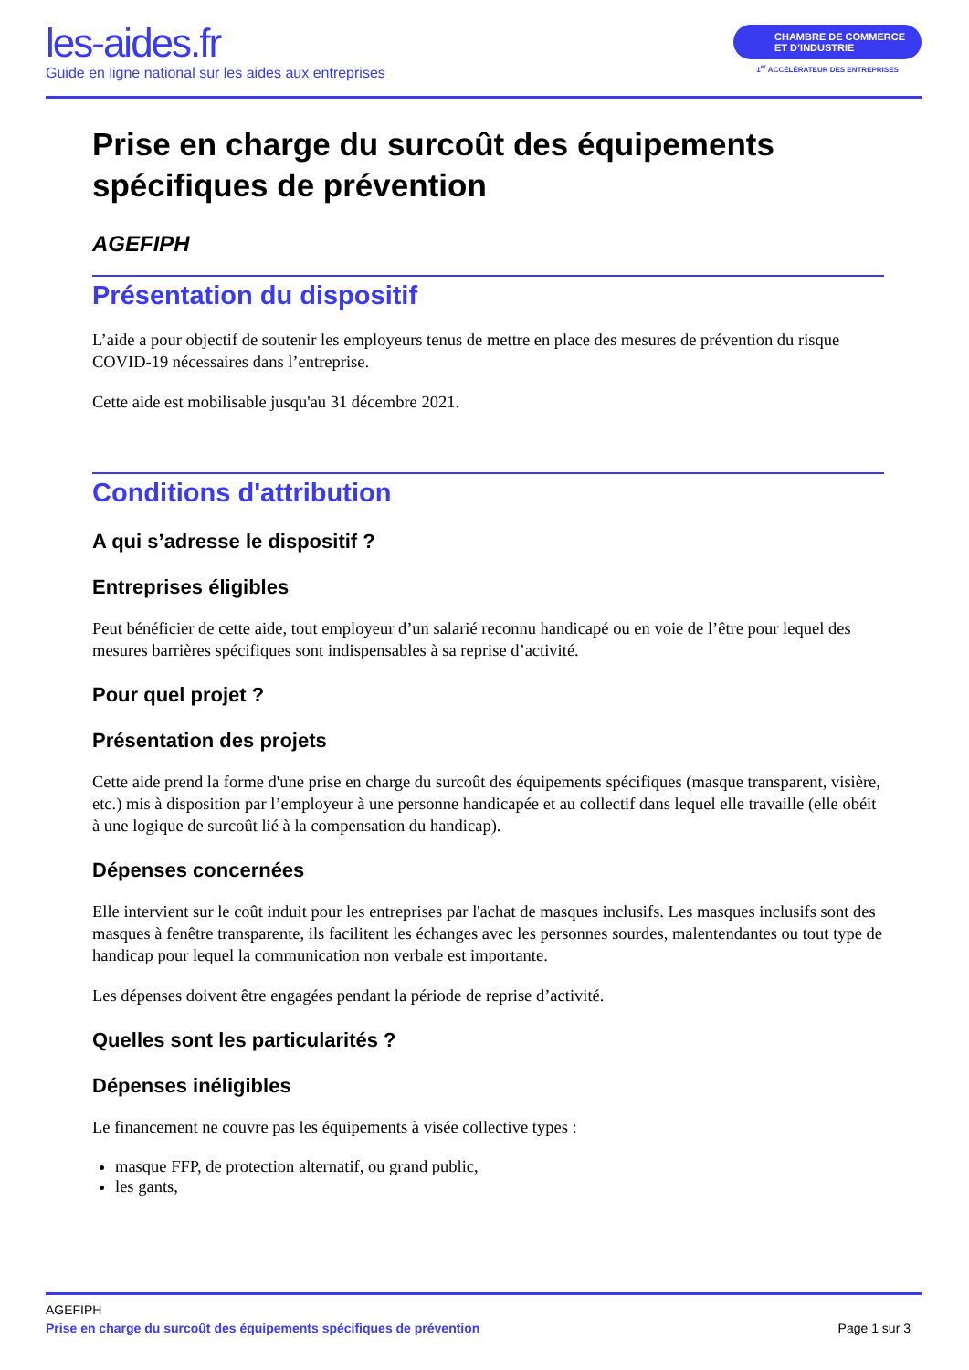les-aides.fr
Guide en ligne national sur les aides aux entreprises
CHAMBRE DE COMMERCE
ET D’INDUSTRIE
1<sup>er</sup> ACCÉLÉRATEUR DES ENTREPRISES
Prise en charge du surcoût des équipements spécifiques de prévention
AGEFIPH
Présentation du dispositif
L’aide a pour objectif de soutenir les employeurs tenus de mettre en place des mesures de prévention du risque COVID-19 nécessaires dans l’entreprise.
Cette aide est mobilisable jusqu'au 31 décembre 2021.
Conditions d'attribution
A qui s’adresse le dispositif ?
Entreprises éligibles
Peut bénéficier de cette aide, tout employeur d’un salarié reconnu handicapé ou en voie de l’être pour lequel des mesures barrières spécifiques sont indispensables à sa reprise d’activité.
Pour quel projet ?
Présentation des projets
Cette aide prend la forme d'une prise en charge du surcoût des équipements spécifiques (masque transparent, visière, etc.) mis à disposition par l’employeur à une personne handicapée et au collectif dans lequel elle travaille (elle obéit à une logique de surcoût lié à la compensation du handicap).
Dépenses concernées
Elle intervient sur le coût induit pour les entreprises par l'achat de masques inclusifs. Les masques inclusifs sont des masques à fenêtre transparente, ils facilitent les échanges avec les personnes sourdes, malentendantes ou tout type de handicap pour lequel la communication non verbale est importante.
Les dépenses doivent être engagées pendant la période de reprise d’activité.
Quelles sont les particularités ?
Dépenses inéligibles
Le financement ne couvre pas les équipements à visée collective types :
masque FFP, de protection alternatif, ou grand public,
les gants,
AGEFIPH
Prise en charge du surcoût des équipements spécifiques de prévention Page 1 sur 3